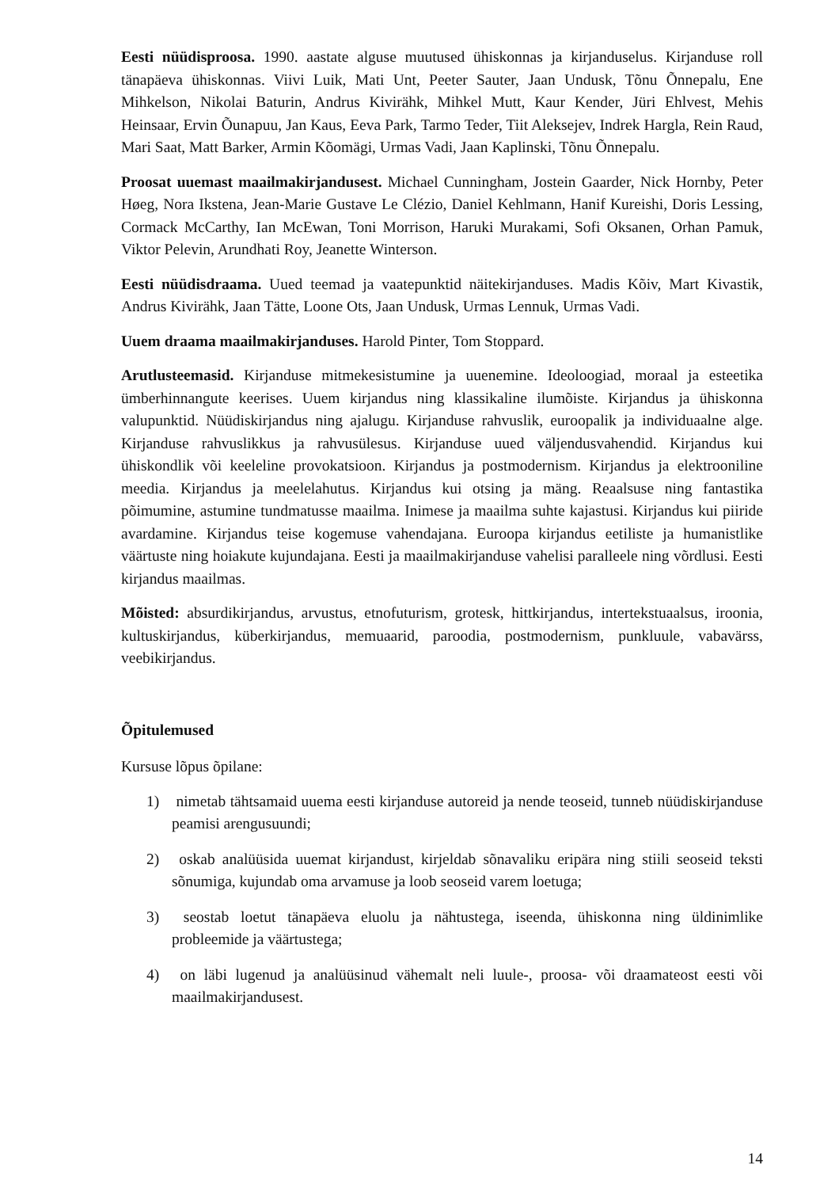Eesti nüüdisproosa. 1990. aastate alguse muutused ühiskonnas ja kirjanduselus. Kirjanduse roll tänapäeva ühiskonnas. Viivi Luik, Mati Unt, Peeter Sauter, Jaan Undusk, Tõnu Õnnepalu, Ene Mihkelson, Nikolai Baturin, Andrus Kivirähk, Mihkel Mutt, Kaur Kender, Jüri Ehlvest, Mehis Heinsaar, Ervin Õunapuu, Jan Kaus, Eeva Park, Tarmo Teder, Tiit Aleksejev, Indrek Hargla, Rein Raud, Mari Saat, Matt Barker, Armin Kõomägi, Urmas Vadi, Jaan Kaplinski, Tõnu Õnnepalu.
Proosat uuemast maailmakirjandusest. Michael Cunningham, Jostein Gaarder, Nick Hornby, Peter Høeg, Nora Ikstena, Jean-Marie Gustave Le Clézio, Daniel Kehlmann, Hanif Kureishi, Doris Lessing, Cormack McCarthy, Ian McEwan, Toni Morrison, Haruki Murakami, Sofi Oksanen, Orhan Pamuk, Viktor Pelevin, Arundhati Roy, Jeanette Winterson.
Eesti nüüdisdraama. Uued teemad ja vaatepunktid näitekirjanduses. Madis Kõiv, Mart Kivastik, Andrus Kivirähk, Jaan Tätte, Loone Ots, Jaan Undusk, Urmas Lennuk, Urmas Vadi.
Uuem draama maailmakirjanduses. Harold Pinter, Tom Stoppard.
Arutlusteemasid. Kirjanduse mitmekesistumine ja uuenemine. Ideoloogiad, moraal ja esteetika ümberhinnangute keerises. Uuem kirjandus ning klassikaline ilumõiste. Kirjandus ja ühiskonna valupunktid. Nüüdiskirjandus ning ajalugu. Kirjanduse rahvuslik, euroopalik ja individuaalne alge. Kirjanduse rahvuslikkus ja rahvusülesus. Kirjanduse uued väljendusvahendid. Kirjandus kui ühiskondlik või keeleline provokatsioon. Kirjandus ja postmodernism. Kirjandus ja elektrooniline meedia. Kirjandus ja meelelahutus. Kirjandus kui otsing ja mäng. Reaalsuse ning fantastika põimumine, astumine tundmatusse maailma. Inimese ja maailma suhte kajastusi. Kirjandus kui piiride avardamine. Kirjandus teise kogemuse vahendajana. Euroopa kirjandus eetiliste ja humanistlike väärtuste ning hoiakute kujundajana. Eesti ja maailmakirjanduse vahelisi paralleele ning võrdlusi. Eesti kirjandus maailmas.
Mõisted: absurdikirjandus, arvustus, etnofuturism, grotesk, hittkirjandus, intertekstuaalsus, iroonia, kultuskirjandus, küberkirjandus, memuaarid, paroodia, postmodernism, punkluule, vabavärss, veebikirjandus.
Õpitulemused
Kursuse lõpus õpilane:
1) nimetab tähtsamaid uuema eesti kirjanduse autoreid ja nende teoseid, tunneb nüüdiskirjanduse peamisi arengusuundi;
2) oskab analüüsida uuemat kirjandust, kirjeldab sõnavaliku eripära ning stiili seoseid teksti sõnumiga, kujundab oma arvamuse ja loob seoseid varem loetuga;
3) seostab loetut tänapäeva eluolu ja nähtustega, iseenda, ühiskonna ning üldinimlike probleemide ja väärtustega;
4) on läbi lugenud ja analüüsinud vähemalt neli luule-, proosa- või draamateost eesti või maailmakirjandusest.
14